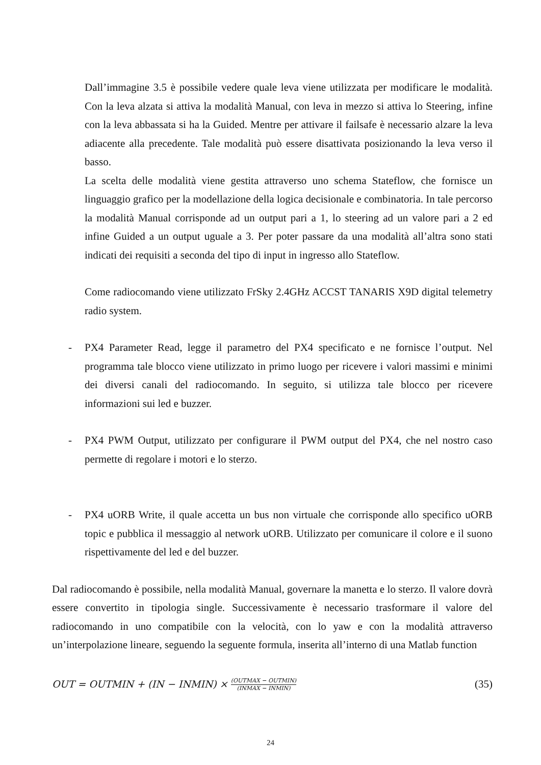Dall’immagine 3.5 è possibile vedere quale leva viene utilizzata per modificare le modalità. Con la leva alzata si attiva la modalità Manual, con leva in mezzo si attiva lo Steering, infine con la leva abbassata si ha la Guided. Mentre per attivare il failsafe è necessario alzare la leva adiacente alla precedente. Tale modalità può essere disattivata posizionando la leva verso il basso.
La scelta delle modalità viene gestita attraverso uno schema Stateflow, che fornisce un linguaggio grafico per la modellazione della logica decisionale e combinatoria. In tale percorso la modalità Manual corrisponde ad un output pari a 1, lo steering ad un valore pari a 2 ed infine Guided a un output uguale a 3. Per poter passare da una modalità all’altra sono stati indicati dei requisiti a seconda del tipo di input in ingresso allo Stateflow.
Come radiocomando viene utilizzato FrSky 2.4GHz ACCST TANARIS X9D digital telemetry radio system.
- PX4 Parameter Read, legge il parametro del PX4 specificato e ne fornisce l’output. Nel programma tale blocco viene utilizzato in primo luogo per ricevere i valori massimi e minimi dei diversi canali del radiocomando. In seguito, si utilizza tale blocco per ricevere informazioni sui led e buzzer.
- PX4 PWM Output, utilizzato per configurare il PWM output del PX4, che nel nostro caso permette di regolare i motori e lo sterzo.
- PX4 uORB Write, il quale accetta un bus non virtuale che corrisponde allo specifico uORB topic e pubblica il messaggio al network uORB. Utilizzato per comunicare il colore e il suono rispettivamente del led e del buzzer.
Dal radiocomando è possibile, nella modalità Manual, governare la manetta e lo sterzo. Il valore dovrà essere convertito in tipologia single. Successivamente è necessario trasformare il valore del radiocomando in uno compatibile con la velocità, con lo yaw e con la modalità attraverso un’interpolazione lineare, seguendo la seguente formula, inserita all’interno di una Matlab function
OUT = OUTMIN + (IN − INMIN) × (OUTMAX − OUTMIN) (INMAX − INMIN) (35)
24